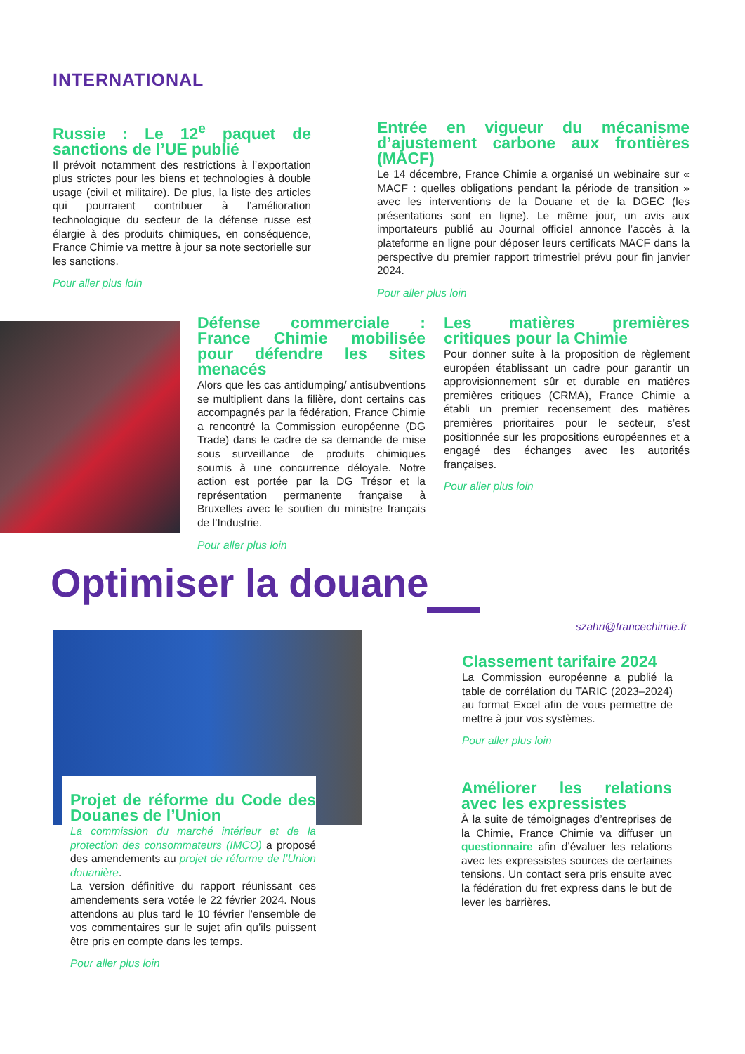INTERNATIONAL
Russie : Le 12<sup>e</sup> paquet de sanctions de l’UE publié
Il prévoit notamment des restrictions à l’exportation plus strictes pour les biens et technologies à double usage (civil et militaire). De plus, la liste des articles qui pourraient contribuer à l’amélioration technologique du secteur de la défense russe est élargie à des produits chimiques, en conséquence, France Chimie va mettre à jour sa note sectorielle sur les sanctions.
Pour aller plus loin
Entrée en vigueur du mécanisme d’ajustement carbone aux frontières (MACF)
Le 14 décembre, France Chimie a organisé un webinaire sur « MACF : quelles obligations pendant la période de transition » avec les interventions de la Douane et de la DGEC (les présentations sont en ligne). Le même jour, un avis aux importateurs publié au Journal officiel annonce l’accès à la plateforme en ligne pour déposer leurs certificats MACF dans la perspective du premier rapport trimestriel prévu pour fin janvier 2024.
Pour aller plus loin
Défense commerciale : France Chimie mobilisée pour défendre les sites menacés
Alors que les cas antidumping/ antisubventions se multiplient dans la filière, dont certains cas accompagnés par la fédération, France Chimie a rencontré la Commission européenne (DG Trade) dans le cadre de sa demande de mise sous surveillance de produits chimiques soumis à une concurrence déloyale. Notre action est portée par la DG Trésor et la représentation permanente française à Bruxelles avec le soutien du ministre français de l’Industrie.
Pour aller plus loin
Les matières premières critiques pour la Chimie
Pour donner suite à la proposition de règlement européen établissant un cadre pour garantir un approvisionnement sûr et durable en matières premières critiques (CRMA), France Chimie a établi un premier recensement des matières premières prioritaires pour le secteur, s’est positionnée sur les propositions européennes et a engagé des échanges avec les autorités françaises.
Pour aller plus loin
Optimiser la douane
szahri@francechimie.fr
Projet de réforme du Code des Douanes de l’Union
La commission du marché intérieur et de la protection des consommateurs (IMCO) a proposé des amendements au projet de réforme de l’Union douanière.
La version définitive du rapport réunissant ces amendements sera votée le 22 février 2024. Nous attendons au plus tard le 10 février l’ensemble de vos commentaires sur le sujet afin qu’ils puissent être pris en compte dans les temps.
Pour aller plus loin
Classement tarifaire 2024
La Commission européenne a publié la table de corrélation du TARIC (2023–2024) au format Excel afin de vous permettre de mettre à jour vos systèmes.
Pour aller plus loin
Améliorer les relations avec les expressistes
À la suite de témoignages d’entreprises de la Chimie, France Chimie va diffuser un questionnaire afin d’évaluer les relations avec les expressistes sources de certaines tensions. Un contact sera pris ensuite avec la fédération du fret express dans le but de lever les barrières.